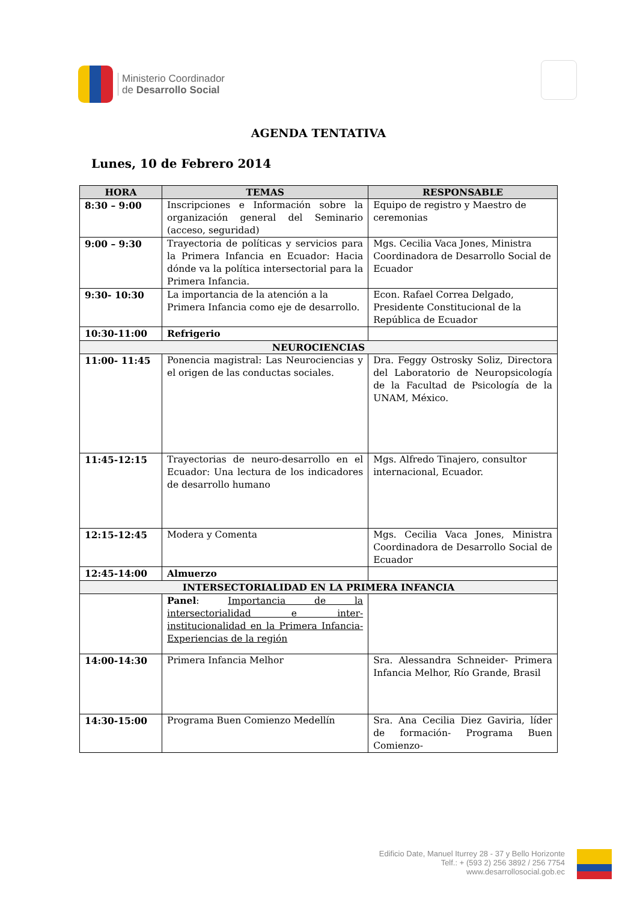Ministerio Coordinador
de Desarrollo Social
AGENDA TENTATIVA
Lunes, 10 de Febrero 2014
| HORA | TEMAS | RESPONSABLE |
| --- | --- | --- |
| 8:30 – 9:00 | Inscripciones e Información sobre la organización general del Seminario (acceso, seguridad) | Equipo de registro y Maestro de ceremonias |
| 9:00 – 9:30 | Trayectoria de políticas y servicios para la Primera Infancia en Ecuador: Hacia dónde va la política intersectorial para la Primera Infancia. | Mgs. Cecilia Vaca Jones, Ministra Coordinadora de Desarrollo Social de Ecuador |
| 9:30- 10:30 | La importancia de la atención a la Primera Infancia como eje de desarrollo. | Econ. Rafael Correa Delgado, Presidente Constitucional de la República de Ecuador |
| 10:30-11:00 | Refrigerio | |
| NEUROCIENCIAS | | |
| 11:00- 11:45 | Ponencia magistral: Las Neurociencias y el origen de las conductas sociales. | Dra. Feggy Ostrosky Soliz, Directora del Laboratorio de Neuropsicología de la Facultad de Psicología de la UNAM, México. |
| 11:45-12:15 | Trayectorias de neuro-desarrollo en el Ecuador: Una lectura de los indicadores de desarrollo humano | Mgs. Alfredo Tinajero, consultor internacional, Ecuador. |
| 12:15-12:45 | Modera y Comenta | Mgs. Cecilia Vaca Jones, Ministra Coordinadora de Desarrollo Social de Ecuador |
| 12:45-14:00 | Almuerzo | |
| INTERSECTORIALIDAD EN LA PRIMERA INFANCIA | | |
| | Panel : Importancia de la intersectorialidad e inter-institucionalidad en la Primera Infancia- Experiencias de la región | |
| 14:00-14:30 | Primera Infancia Melhor | Sra. Alessandra Schneider- Primera Infancia Melhor, Río Grande, Brasil |
| 14:30-15:00 | Programa Buen Comienzo Medellín | Sra. Ana Cecilia Diez Gaviria, líder de formación- Programa Buen Comienzo- |
Edificio Date, Manuel Iturrey 28 - 37 y Bello Horizonte
Telf.: + (593 2) 256 3892 / 256 7754
www.desarrollosocial.gob.ec